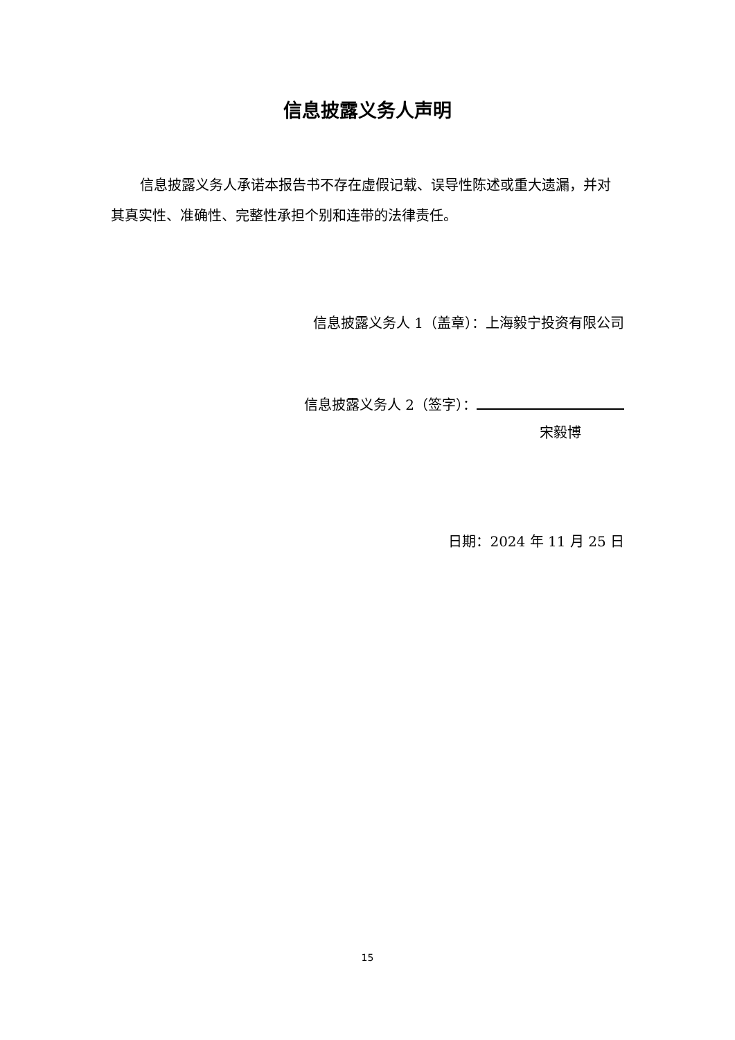信息披露义务人声明
信息披露义务人承诺本报告书不存在虚假记载、误导性陈述或重大遗漏，并对其真实性、准确性、完整性承担个别和连带的法律责任。
信息披露义务人 1（盖章）：上海毅宁投资有限公司
信息披露义务人 2（签字）：
宋毅博
日期：2024 年 11 月 25 日
15